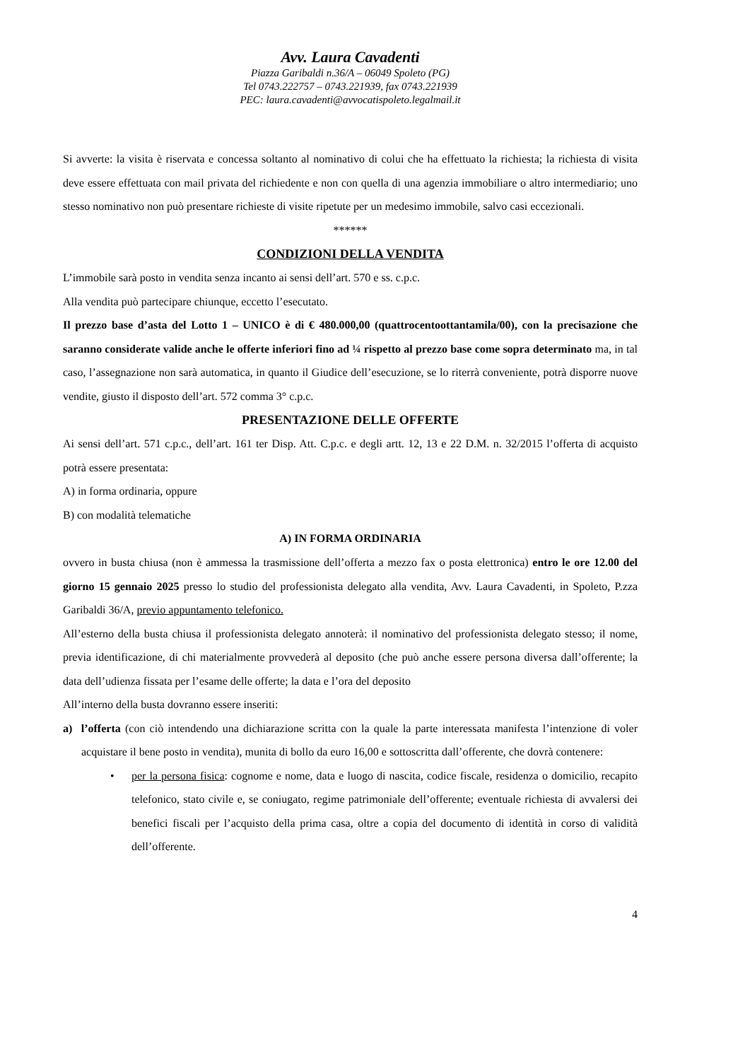Avv. Laura Cavadenti
Piazza Garibaldi n.36/A – 06049 Spoleto (PG)
Tel 0743.222757 – 0743.221939, fax 0743.221939
PEC: laura.cavadenti@avvocatispoleto.legalmail.it
Si avverte: la visita è riservata e concessa soltanto al nominativo di colui che ha effettuato la richiesta; la richiesta di visita deve essere effettuata con mail privata del richiedente e non con quella di una agenzia immobiliare o altro intermediario; uno stesso nominativo non può presentare richieste di visite ripetute per un medesimo immobile, salvo casi eccezionali.
******
CONDIZIONI DELLA VENDITA
L’immobile sarà posto in vendita senza incanto ai sensi dell’art. 570 e ss. c.p.c.
Alla vendita può partecipare chiunque, eccetto l’esecutato.
Il prezzo base d’asta del Lotto 1 – UNICO è di € 480.000,00 (quattrocentoottantamila/00), con la precisazione che saranno considerate valide anche le offerte inferiori fino ad ¼ rispetto al prezzo base come sopra determinato ma, in tal caso, l’assegnazione non sarà automatica, in quanto il Giudice dell’esecuzione, se lo riterrà conveniente, potrà disporre nuove vendite, giusto il disposto dell’art. 572 comma 3° c.p.c.
PRESENTAZIONE DELLE OFFERTE
Ai sensi dell’art. 571 c.p.c., dell’art. 161 ter Disp. Att. C.p.c. e degli artt. 12, 13 e 22 D.M. n. 32/2015 l’offerta di acquisto potrà essere presentata:
A) in forma ordinaria, oppure
B) con modalità telematiche
A) IN FORMA ORDINARIA
ovvero in busta chiusa (non è ammessa la trasmissione dell’offerta a mezzo fax o posta elettronica) entro le ore 12.00 del giorno 15 gennaio 2025 presso lo studio del professionista delegato alla vendita, Avv. Laura Cavadenti, in Spoleto, P.zza Garibaldi 36/A, previo appuntamento telefonico.
All’esterno della busta chiusa il professionista delegato annoterà: il nominativo del professionista delegato stesso; il nome, previa identificazione, di chi materialmente provvederà al deposito (che può anche essere persona diversa dall’offerente; la data dell’udienza fissata per l’esame delle offerte; la data e l’ora del deposito
All’interno della busta dovranno essere inseriti:
a) l’offerta (con ciò intendendo una dichiarazione scritta con la quale la parte interessata manifesta l’intenzione di voler acquistare il bene posto in vendita), munita di bollo da euro 16,00 e sottoscritta dall’offerente, che dovrà contenere:
• per la persona fisica: cognome e nome, data e luogo di nascita, codice fiscale, residenza o domicilio, recapito telefonico, stato civile e, se coniugato, regime patrimoniale dell’offerente; eventuale richiesta di avvalersi dei benefici fiscali per l’acquisto della prima casa, oltre a copia del documento di identità in corso di validità dell’offerente.
4